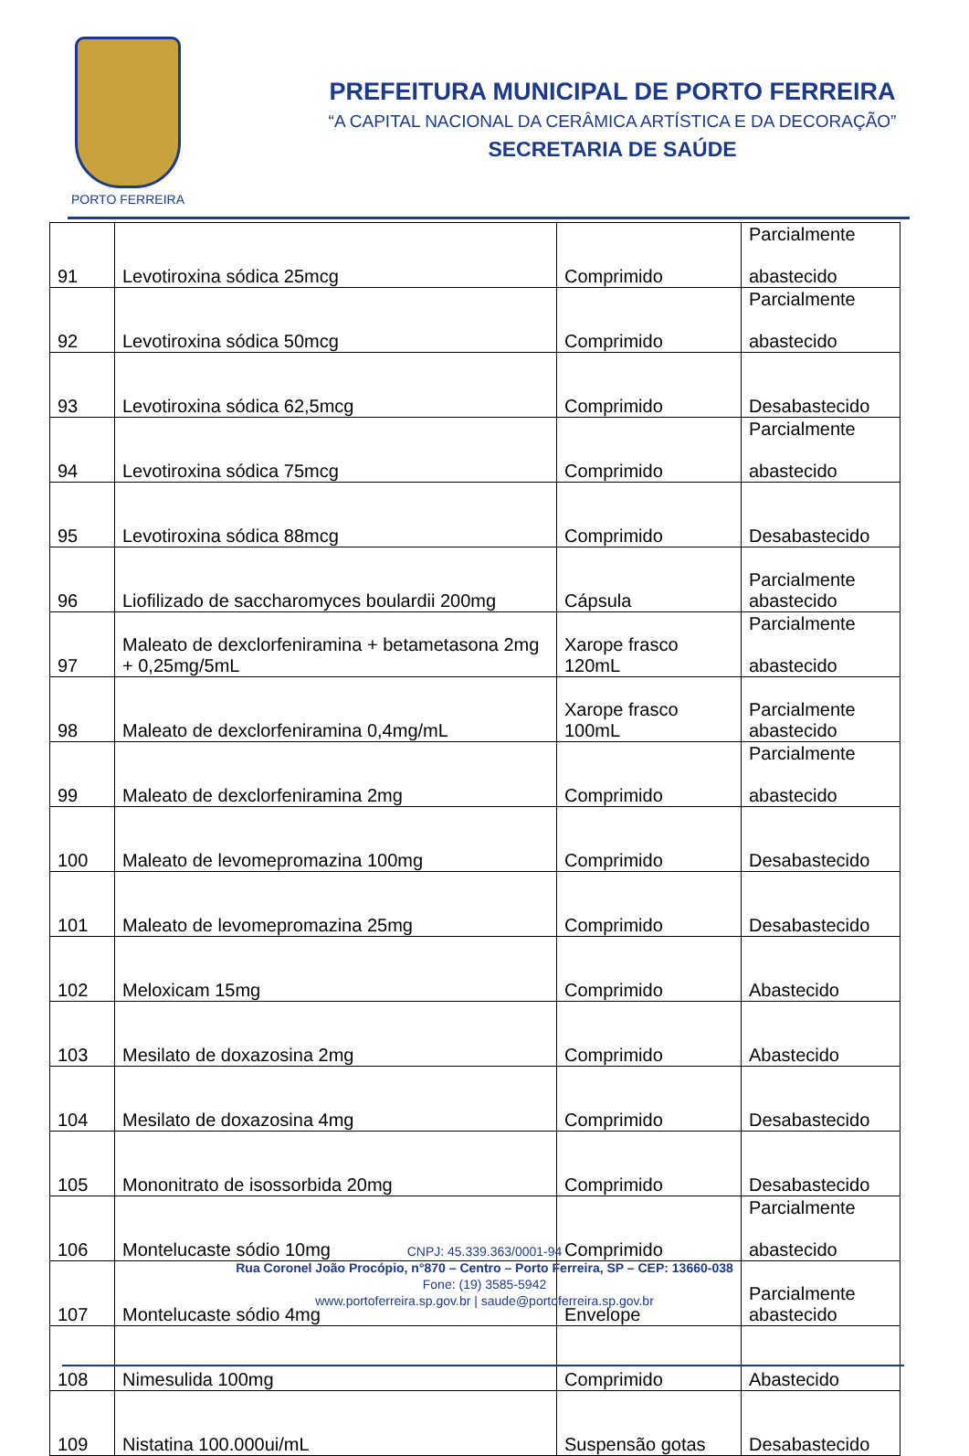PORTO FERREIRA
PREFEITURA MUNICIPAL DE PORTO FERREIRA
“A CAPITAL NACIONAL DA CERÂMICA ARTÍSTICA E DA DECORAÇÃO”
SECRETARIA DE SAÚDE
| 91 | Levotiroxina sódica 25mcg | Comprimido | Parcialmente abastecido |
| 92 | Levotiroxina sódica 50mcg | Comprimido | Parcialmente abastecido |
| 93 | Levotiroxina sódica 62,5mcg | Comprimido | Desabastecido |
| 94 | Levotiroxina sódica 75mcg | Comprimido | Parcialmente abastecido |
| 95 | Levotiroxina sódica 88mcg | Comprimido | Desabastecido |
| 96 | Liofilizado de saccharomyces boulardii 200mg | Cápsula | Parcialmente abastecido |
| 97 | Maleato de dexclorfeniramina + betametasona 2mg + 0,25mg/5mL | Xarope frasco 120mL | Parcialmente abastecido |
| 98 | Maleato de dexclorfeniramina 0,4mg/mL | Xarope frasco 100mL | Parcialmente abastecido |
| 99 | Maleato de dexclorfeniramina 2mg | Comprimido | Parcialmente abastecido |
| 100 | Maleato de levomepromazina 100mg | Comprimido | Desabastecido |
| 101 | Maleato de levomepromazina 25mg | Comprimido | Desabastecido |
| 102 | Meloxicam 15mg | Comprimido | Abastecido |
| 103 | Mesilato de doxazosina 2mg | Comprimido | Abastecido |
| 104 | Mesilato de doxazosina 4mg | Comprimido | Desabastecido |
| 105 | Mononitrato de isossorbida 20mg | Comprimido | Desabastecido |
| 106 | Montelucaste sódio 10mg | Comprimido | Parcialmente abastecido |
| 107 | Montelucaste sódio 4mg | Envelope | Parcialmente abastecido |
| 108 | Nimesulida 100mg | Comprimido | Abastecido |
| 109 | Nistatina 100.000ui/mL | Suspensão gotas | Desabastecido |
CNPJ: 45.339.363/0001-94
Rua Coronel João Procópio, n°870 – Centro – Porto Ferreira, SP – CEP: 13660-038
Fone: (19) 3585-5942
www.portoferreira.sp.gov.br | saude@portoferreira.sp.gov.br